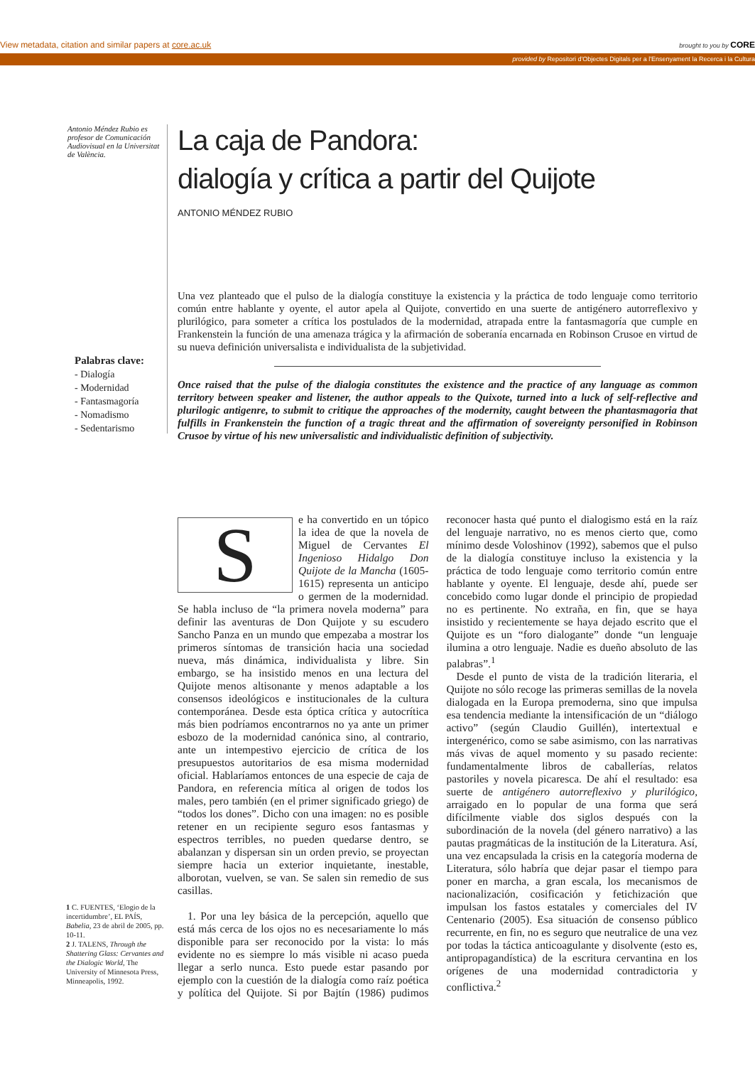View metadata, citation and similar papers at core.ac.uk brought to you by CORE
provided by Repositori d'Objectes Digitals per a l'Ensenyament la Recerca i la Cultura
Antonio Méndez Rubio es profesor de Comunicación Audiovisual en la Universitat de València.
La caja de Pandora:
dialogía y crítica a partir del Quijote
ANTONIO MÉNDEZ RUBIO
Una vez planteado que el pulso de la dialogía constituye la existencia y la práctica de todo lenguaje como territorio común entre hablante y oyente, el autor apela al Quijote, convertido en una suerte de antigénero autorreflexivo y plurilógico, para someter a crítica los postulados de la modernidad, atrapada entre la fantasmagoría que cumple en Frankenstein la función de una amenaza trágica y la afirmación de soberanía encarnada en Robinson Crusoe en virtud de su nueva definición universalista e individualista de la subjetividad.
Once raised that the pulse of the dialogia constitutes the existence and the practice of any language as common territory between speaker and listener, the author appeals to the Quixote, turned into a luck of self-reflective and plurilogic antigenre, to submit to critique the approaches of the modernity, caught between the phantasmagoria that fulfills in Frankenstein the function of a tragic threat and the affirmation of sovereignty personified in Robinson Crusoe by virtue of his new universalistic and individualistic definition of subjectivity.
Palabras clave:
- Dialogía
- Modernidad
- Fantasmagoría
- Nomadismo
- Sedentarismo
Se ha convertido en un tópico la idea de que la novela de Miguel de Cervantes El Ingenioso Hidalgo Don Quijote de la Mancha (1605-1615) representa un anticipo o germen de la modernidad. Se habla incluso de “la primera novela moderna” para definir las aventuras de Don Quijote y su escudero Sancho Panza en un mundo que empezaba a mostrar los primeros síntomas de transición hacia una sociedad nueva, más dinámica, individualista y libre. Sin embargo, se ha insistido menos en una lectura del Quijote menos altisonante y menos adaptable a los consensos ideológicos e institucionales de la cultura contemporánea. Desde esta óptica crítica y autocrítica más bien podríamos encontrarnos no ya ante un primer esbozo de la modernidad canónica sino, al contrario, ante un intempestivo ejercicio de crítica de los presupuestos autoritarios de esa misma modernidad oficial. Hablaríamos entonces de una especie de caja de Pandora, en referencia mítica al origen de todos los males, pero también (en el primer significado griego) de “todos los dones”. Dicho con una imagen: no es posible retener en un recipiente seguro esos fantasmas y espectros terribles, no pueden quedarse dentro, se abalanzan y dispersan sin un orden previo, se proyectan siempre hacia un exterior inquietante, inestable, alborotan, vuelven, se van. Se salen sin remedio de sus casillas.
1. Por una ley básica de la percepción, aquello que está más cerca de los ojos no es necesariamente lo más disponible para ser reconocido por la vista: lo más evidente no es siempre lo más visible ni acaso pueda llegar a serlo nunca. Esto puede estar pasando por ejemplo con la cuestión de la dialogía como raíz poética y política del Quijote. Si por Bajtín (1986) pudimos reconocer hasta qué punto el dialogismo está en la raíz del lenguaje narrativo, no es menos cierto que, como mínimo desde Voloshinov (1992), sabemos que el pulso de la dialogía constituye incluso la existencia y la práctica de todo lenguaje como territorio común entre hablante y oyente. El lenguaje, desde ahí, puede ser concebido como lugar donde el principio de propiedad no es pertinente. No extraña, en fin, que se haya insistido y recientemente se haya dejado escrito que el Quijote es un “foro dialogante” donde “un lenguaje ilumina a otro lenguaje. Nadie es dueño absoluto de las palabras”.<sup>1</sup>
Desde el punto de vista de la tradición literaria, el Quijote no sólo recoge las primeras semillas de la novela dialogada en la Europa premoderna, sino que impulsa esa tendencia mediante la intensificación de un “diálogo activo” (según Claudio Guillén), intertextual e intergenérico, como se sabe asimismo, con las narrativas más vivas de aquel momento y su pasado reciente: fundamentalmente libros de caballerías, relatos pastoriles y novela picaresca. De ahí el resultado: esa suerte de antigénero autorreflexivo y plurilógico, arraigado en lo popular de una forma que será difícilmente viable dos siglos después con la subordinación de la novela (del género narrativo) a las pautas pragmáticas de la institución de la Literatura. Así, una vez encapsulada la crisis en la categoría moderna de Literatura, sólo habría que dejar pasar el tiempo para poner en marcha, a gran escala, los mecanismos de nacionalización, cosificación y fetichización que impulsan los fastos estatales y comerciales del IV Centenario (2005). Esa situación de consenso público recurrente, en fin, no es seguro que neutralice de una vez por todas la táctica anticoagulante y disolvente (esto es, antipropagandística) de la escritura cervantina en los orígenes de una modernidad contradictoria y conflictiva.<sup>2</sup>
1 C. FUENTES, ‘Elogio de la incertidumbre’, EL PAÍS, Babelia, 23 de abril de 2005, pp. 10-11.
2 J. TALENS, Through the Shattering Glass: Cervantes and the Dialogic World, The University of Minnesota Press, Minneapolis, 1992.